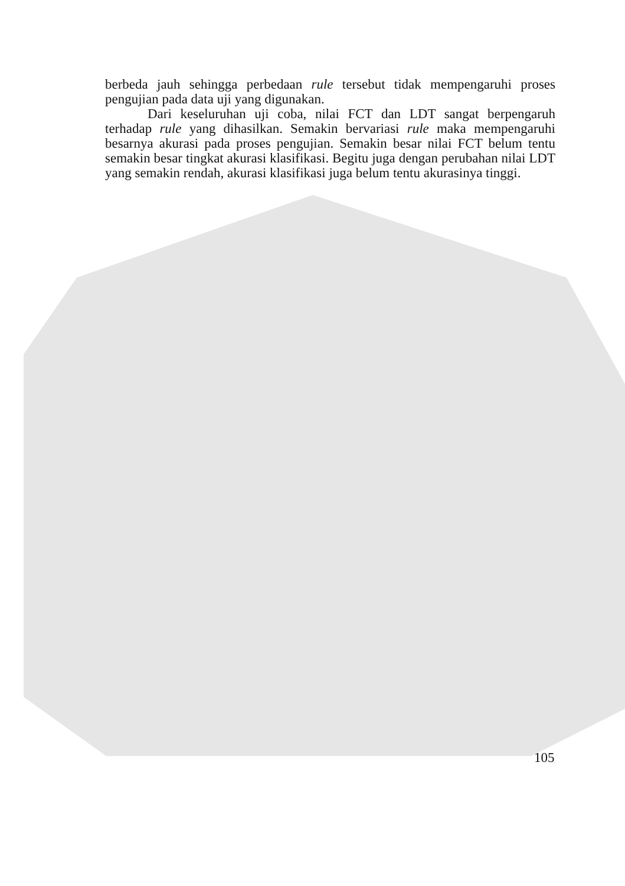berbeda jauh sehingga perbedaan rule tersebut tidak mempengaruhi proses pengujian pada data uji yang digunakan.
Dari keseluruhan uji coba, nilai FCT dan LDT sangat berpengaruh terhadap rule yang dihasilkan. Semakin bervariasi rule maka mempengaruhi besarnya akurasi pada proses pengujian. Semakin besar nilai FCT belum tentu semakin besar tingkat akurasi klasifikasi. Begitu juga dengan perubahan nilai LDT yang semakin rendah, akurasi klasifikasi juga belum tentu akurasinya tinggi.
105